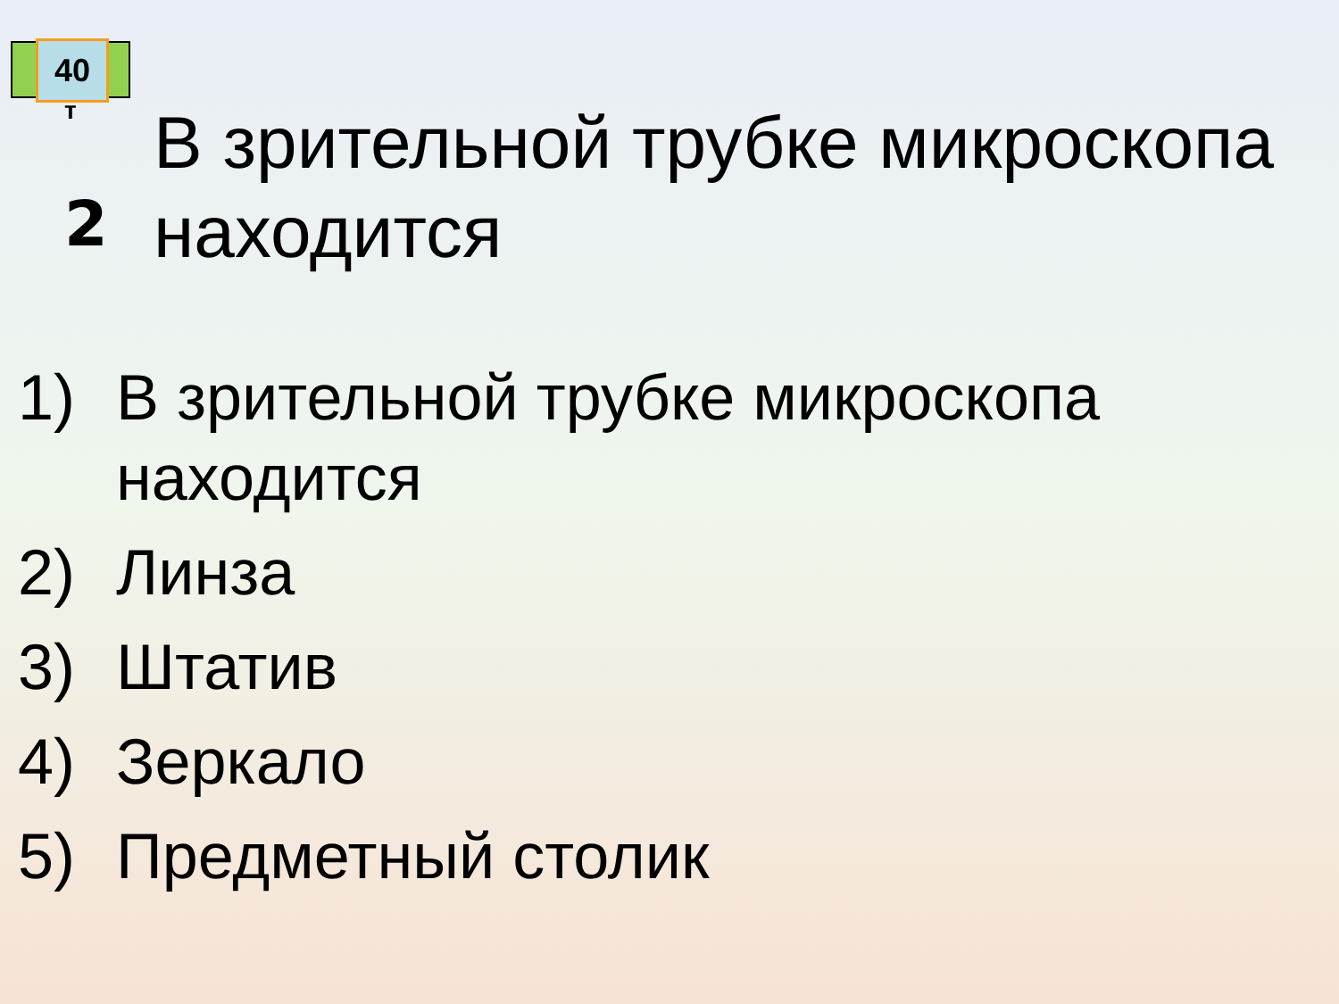40
т
2
В зрительной трубке микроскопа находится
1) В зрительной трубке микроскопа
находится
2) Линза
3) Штатив
4) Зеркало
5) Предметный столик